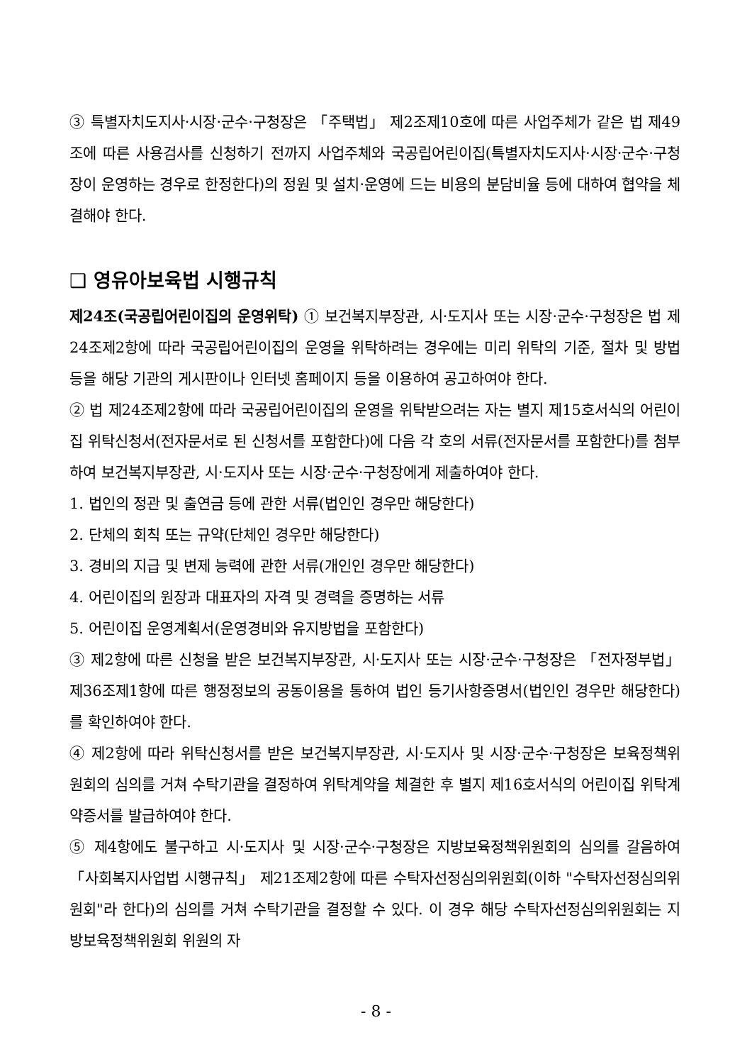③ 특별자치도지사·시장·군수·구청장은 「주택법」 제2조제10호에 따른 사업주체가 같은 법 제49조에 따른 사용검사를 신청하기 전까지 사업주체와 국공립어린이집(특별자치도지사·시장·군수·구청장이 운영하는 경우로 한정한다)의 정원 및 설치·운영에 드는 비용의 분담비율 등에 대하여 협약을 체결해야 한다.
❑ 영유아보육법 시행규칙
제24조(국공립어린이집의 운영위탁) ① 보건복지부장관, 시·도지사 또는 시장·군수·구청장은 법 제24조제2항에 따라 국공립어린이집의 운영을 위탁하려는 경우에는 미리 위탁의 기준, 절차 및 방법 등을 해당 기관의 게시판이나 인터넷 홈페이지 등을 이용하여 공고하여야 한다.
② 법 제24조제2항에 따라 국공립어린이집의 운영을 위탁받으려는 자는 별지 제15호서식의 어린이집 위탁신청서(전자문서로 된 신청서를 포함한다)에 다음 각 호의 서류(전자문서를 포함한다)를 첨부하여 보건복지부장관, 시·도지사 또는 시장·군수·구청장에게 제출하여야 한다.
1. 법인의 정관 및 출연금 등에 관한 서류(법인인 경우만 해당한다)
2. 단체의 회칙 또는 규약(단체인 경우만 해당한다)
3. 경비의 지급 및 변제 능력에 관한 서류(개인인 경우만 해당한다)
4. 어린이집의 원장과 대표자의 자격 및 경력을 증명하는 서류
5. 어린이집 운영계획서(운영경비와 유지방법을 포함한다)
③ 제2항에 따른 신청을 받은 보건복지부장관, 시·도지사 또는 시장·군수·구청장은 「전자정부법」 제36조제1항에 따른 행정정보의 공동이용을 통하여 법인 등기사항증명서(법인인 경우만 해당한다)를 확인하여야 한다.
④ 제2항에 따라 위탁신청서를 받은 보건복지부장관, 시·도지사 및 시장·군수·구청장은 보육정책위원회의 심의를 거쳐 수탁기관을 결정하여 위탁계약을 체결한 후 별지 제16호서식의 어린이집 위탁계약증서를 발급하여야 한다.
⑤ 제4항에도 불구하고 시·도지사 및 시장·군수·구청장은 지방보육정책위원회의 심의를 갈음하여 「사회복지사업법 시행규칙」 제21조제2항에 따른 수탁자선정심의위원회(이하 "수탁자선정심의위원회"라 한다)의 심의를 거쳐 수탁기관을 결정할 수 있다. 이 경우 해당 수탁자선정심의위원회는 지방보육정책위원회 위원의 자
- 8 -